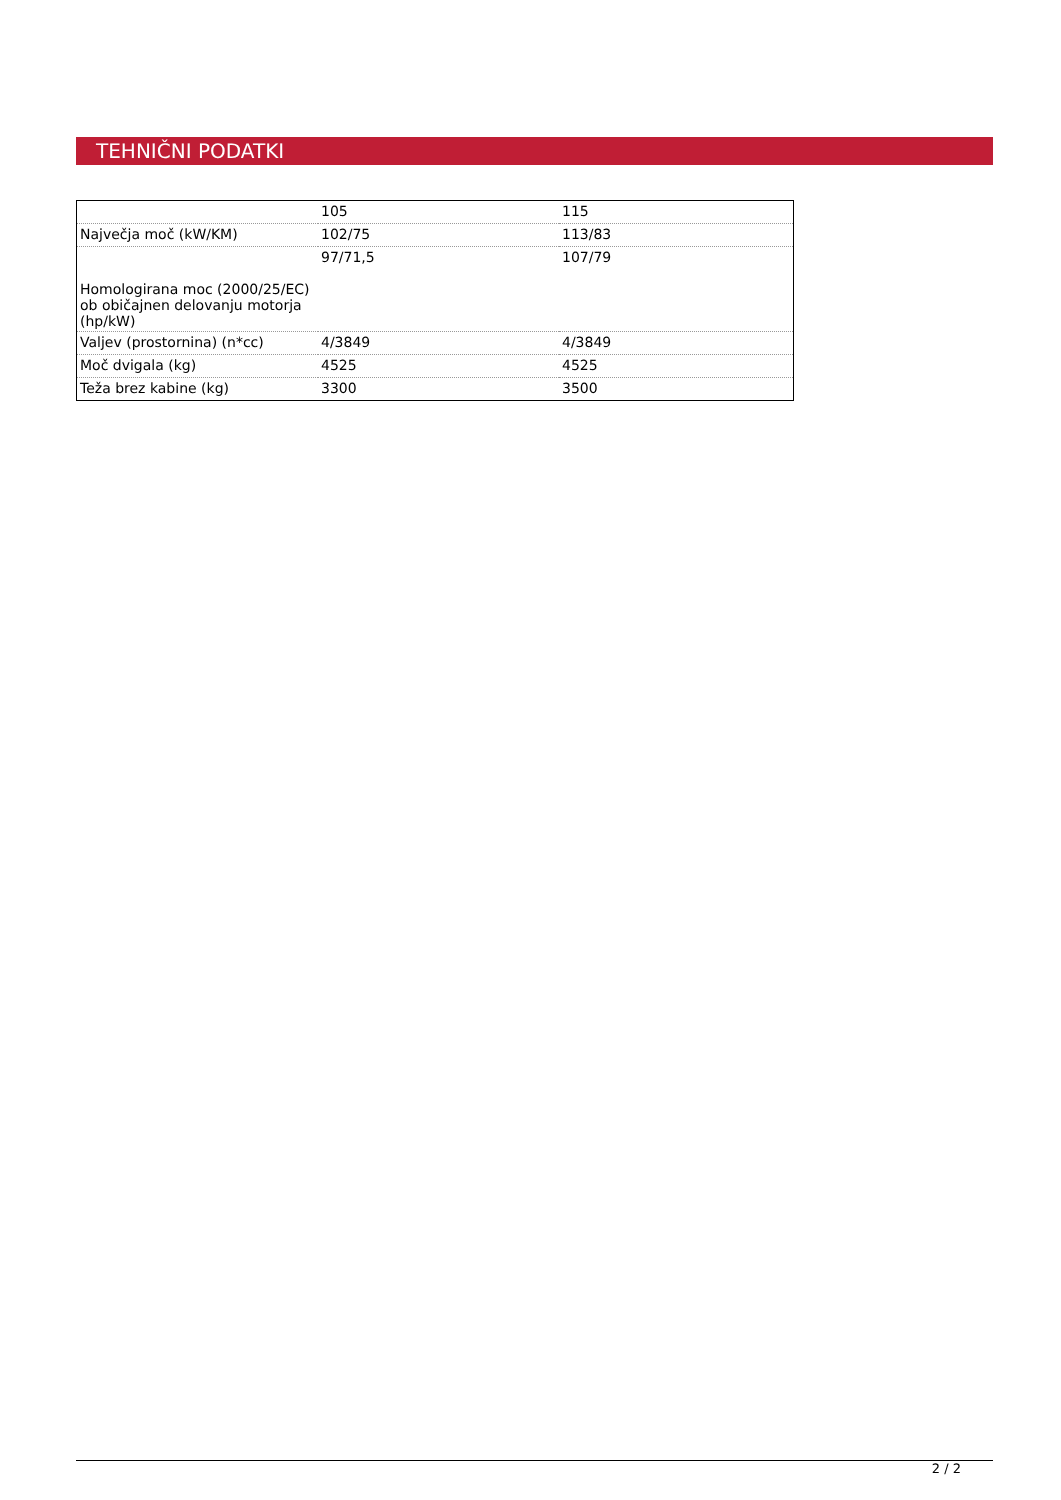TEHNIČNI PODATKI
| | 105 | 115 |
| Največja moč (kW/KM) | 102/75 | 113/83 |
| Homologirana moc (2000/25/EC) ob običajnen delovanju motorja (hp/kW) | 97/71,5 | 107/79 |
| Valjev (prostornina) (n*cc) | 4/3849 | 4/3849 |
| Moč dvigala (kg) | 4525 | 4525 |
| Teža brez kabine (kg) | 3300 | 3500 |
2 / 2